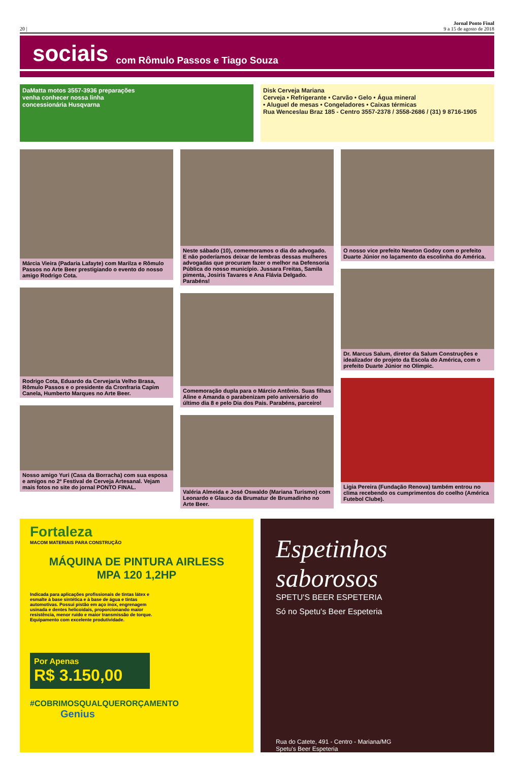20 |
Jornal Ponto Final
9 a 15 de agosto de 2018
sociais com Rômulo Passos e Tiago Souza
DaMatta motos 3557-3936 preparações
venha conhecer nossa linha
concessionária Husqvarna
Disk Cerveja Mariana
Cerveja • Refrigerante • Carvão • Gelo • Água mineral
• Aluguel de mesas • Congeladores • Caixas térmicas
Rua Wenceslau Braz 185 - Centro 3557-2378 / 3558-2686 / (31) 9 8716-1905
Márcia Vieira (Padaria Lafayte) com Marilza e Rômulo Passos no Arte Beer prestigiando o evento do nosso amigo Rodrigo Cota.
Rodrigo Cota, Eduardo da Cervejaria Velho Brasa, Rômulo Passos e o presidente da Cronfraria Capim Canela, Humberto Marques no Arte Beer.
Nosso amigo Yuri (Casa da Borracha) com sua esposa e amigos no 2º Festival de Cerveja Artesanal. Vejam mais fotos no site do jornal PONTO FINAL.
Neste sábado (10), comemoramos o dia do advogado. E não poderíamos deixar de lembras dessas mulheres advogadas que procuram fazer o melhor na Defensoria Pública do nosso município. Jussara Freitas, Samila pimenta, Josiris Tavares e Ana Flávia Delgado. Parabéns!
Comemoração dupla para o Márcio Antônio. Suas filhas Aline e Amanda o parabenizam pelo aniversário do último dia 8 e pelo Dia dos Pais. Parabéns, parceiro!
Valéria Almeida e José Oswaldo (Mariana Turismo) com Leonardo e Glauco da Brumatur de Brumadinho no Arte Beer.
O nosso vice prefeito Newton Godoy com o prefeito Duarte Júnior no laçamento da escolinha do América.
Dr. Marcus Salum, diretor da Salum Construções e idealizador do projeto da Escola do América, com o prefeito Duarte Júnior no Olimpic.
Ligia Pereira (Fundação Renova) também entrou no clima recebendo os cumprimentos do coelho (América Futebol Clube).
Fortaleza
MACOM MATERIAIS PARA CONSTRUÇÃO
MÁQUINA DE PINTURA AIRLESS
MPA 120 1,2HP
Indicada para aplicações profissionais de tintas látex e esmalte à base sintética e à base de água e tintas automotivas. Possui pistão em aço inox, engrenagem usinada e dentes helicoidais, proporcionando maior resistência, menor ruído e maior transmissão de torque. Equipamento com excelente produtividade.
Por Apenas
R$ 3.150,00
#COBRIMOSQUALQUERORÇAMENTO Genius
Espetinhos saborosos
SPETU'S BEER ESPETERIA
Só no Spetu's Beer Espeteria
Rua do Catete, 491 - Centro - Mariana/MG
Spetu's Beer Espeteria